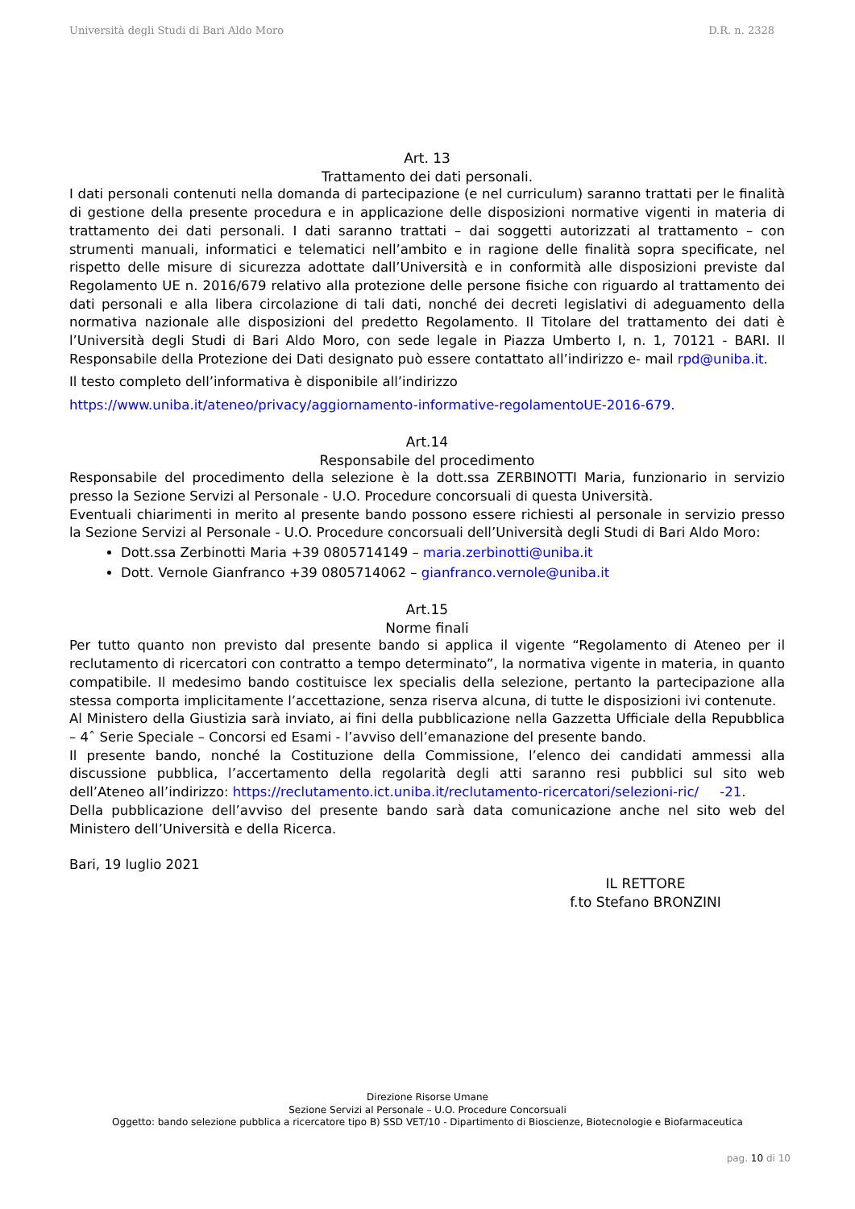Università degli Studi di Bari Aldo Moro D.R. n. 2328
Art. 13
Trattamento dei dati personali.
I dati personali contenuti nella domanda di partecipazione (e nel curriculum) saranno trattati per le finalità di gestione della presente procedura e in applicazione delle disposizioni normative vigenti in materia di trattamento dei dati personali. I dati saranno trattati – dai soggetti autorizzati al trattamento – con strumenti manuali, informatici e telematici nell’ambito e in ragione delle finalità sopra specificate, nel rispetto delle misure di sicurezza adottate dall’Università e in conformità alle disposizioni previste dal Regolamento UE n. 2016/679 relativo alla protezione delle persone fisiche con riguardo al trattamento dei dati personali e alla libera circolazione di tali dati, nonché dei decreti legislativi di adeguamento della normativa nazionale alle disposizioni del predetto Regolamento. Il Titolare del trattamento dei dati è l’Università degli Studi di Bari Aldo Moro, con sede legale in Piazza Umberto I, n. 1, 70121 - BARI. Il Responsabile della Protezione dei Dati designato può essere contattato all’indirizzo e- mail rpd@uniba.it.
Il testo completo dell’informativa è disponibile all’indirizzo
https://www.uniba.it/ateneo/privacy/aggiornamento-informative-regolamentoUE-2016-679.
Art.14
Responsabile del procedimento
Responsabile del procedimento della selezione è la dott.ssa ZERBINOTTI Maria, funzionario in servizio presso la Sezione Servizi al Personale - U.O. Procedure concorsuali di questa Università.
Eventuali chiarimenti in merito al presente bando possono essere richiesti al personale in servizio presso la Sezione Servizi al Personale - U.O. Procedure concorsuali dell’Università degli Studi di Bari Aldo Moro:
Dott.ssa Zerbinotti Maria +39 0805714149 – maria.zerbinotti@uniba.it
Dott. Vernole Gianfranco +39 0805714062 – gianfranco.vernole@uniba.it
Art.15
Norme finali
Per tutto quanto non previsto dal presente bando si applica il vigente “Regolamento di Ateneo per il reclutamento di ricercatori con contratto a tempo determinato”, la normativa vigente in materia, in quanto compatibile. Il medesimo bando costituisce lex specialis della selezione, pertanto la partecipazione alla stessa comporta implicitamente l’accettazione, senza riserva alcuna, di tutte le disposizioni ivi contenute.
Al Ministero della Giustizia sarà inviato, ai fini della pubblicazione nella Gazzetta Ufficiale della Repubblica – 4ˆ Serie Speciale – Concorsi ed Esami - l’avviso dell’emanazione del presente bando.
Il presente bando, nonché la Costituzione della Commissione, l’elenco dei candidati ammessi alla discussione pubblica, l’accertamento della regolarità degli atti saranno resi pubblici sul sito web dell’Ateneo all’indirizzo: https://reclutamento.ict.uniba.it/reclutamento-ricercatori/selezioni-ric/ -21.
Della pubblicazione dell’avviso del presente bando sarà data comunicazione anche nel sito web del Ministero dell’Università e della Ricerca.
Bari, 19 luglio 2021
IL RETTORE
f.to Stefano BRONZINI
Direzione Risorse Umane
Sezione Servizi al Personale – U.O. Procedure Concorsuali
Oggetto: bando selezione pubblica a ricercatore tipo B) SSD VET/10 - Dipartimento di Bioscienze, Biotecnologie e Biofarmaceutica
pag. 10 di 10